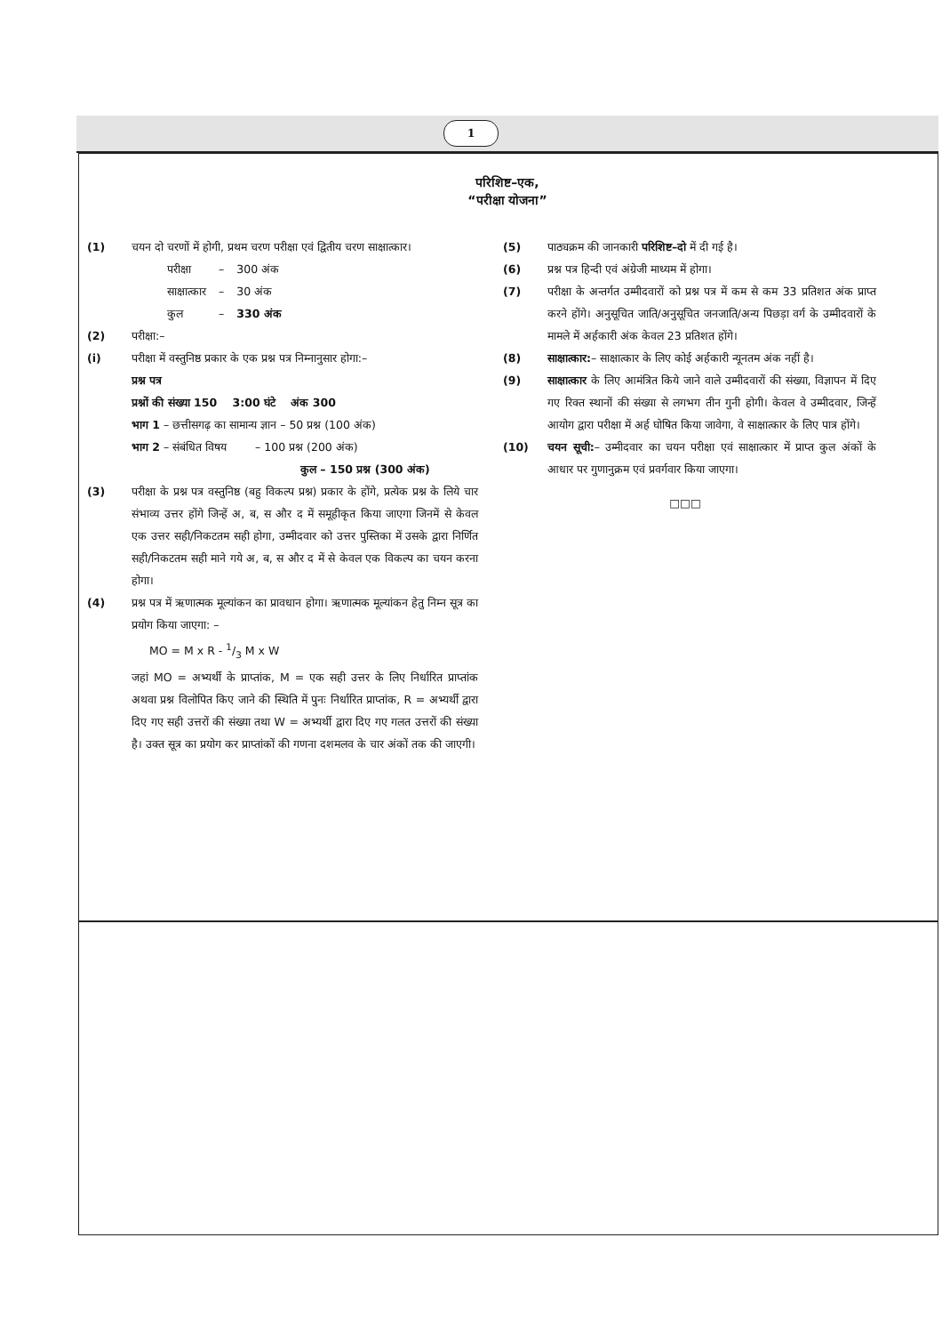1
परिशिष्ट–एक,
“परीक्षा योजना”
(1) चयन दो चरणों में होगी, प्रथम चरण परीक्षा एवं द्वितीय चरण साक्षात्कार।
| परीक्षा | – | 300 अंक |
| साक्षात्कार | – | 30 अंक |
| कुल | – | 330 अंक |
(2) परीक्षा:–
(i) परीक्षा में वस्तुनिष्ठ प्रकार के एक प्रश्न पत्र निम्नानुसार होगा:–
प्रश्न पत्र
प्रश्नों की संख्या 150 3:00 घंटे अंक 300
भाग 1 – छत्तीसगढ़ का सामान्य ज्ञान – 50 प्रश्न (100 अंक)
भाग 2 – संबंधित विषय – 100 प्रश्न (200 अंक)
कुल – 150 प्रश्न (300 अंक)
(3) परीक्षा के प्रश्न पत्र वस्तुनिष्ठ (बहु विकल्प प्रश्न) प्रकार के होंगे, प्रत्येक प्रश्न के लिये चार संभाव्य उत्तर होंगे जिन्हें अ, ब, स और द में समूहीकृत किया जाएगा जिनमें से केवल एक उत्तर सही/निकटतम सही होगा, उम्मीदवार को उत्तर पुस्तिका में उसके द्वारा निर्णित सही/निकटतम सही माने गये अ, ब, स और द में से केवल एक विकल्प का चयन करना होगा।
(4) प्रश्न पत्र में ऋणात्मक मूल्यांकन का प्रावधान होगा। ऋणात्मक मूल्यांकन हेतु निम्न सूत्र का प्रयोग किया जाएगा: –
MO = M x R - 1/3 M x W
जहां MO = अभ्यर्थी के प्राप्तांक, M = एक सही उत्तर के लिए निर्धारित प्राप्तांक अथवा प्रश्न विलोपित किए जाने की स्थिति में पुनः निर्धारित प्राप्तांक, R = अभ्यर्थी द्वारा दिए गए सही उत्तरों की संख्या तथा W = अभ्यर्थी द्वारा दिए गए गलत उत्तरों की संख्या है। उक्त सूत्र का प्रयोग कर प्राप्तांकों की गणना दशमलव के चार अंकों तक की जाएगी।
(5) पाठ्यक्रम की जानकारी परिशिष्ट–दो में दी गई है।
(6) प्रश्न पत्र हिन्दी एवं अंग्रेजी माध्यम में होगा।
(7) परीक्षा के अन्तर्गत उम्मीदवारों को प्रश्न पत्र में कम से कम 33 प्रतिशत अंक प्राप्त करने होंगे। अनुसूचित जाति/अनुसूचित जनजाति/अन्य पिछड़ा वर्ग के उम्मीदवारों के मामले में अर्हकारी अंक केवल 23 प्रतिशत होंगे।
(8) साक्षात्कार:– साक्षात्कार के लिए कोई अर्हकारी न्यूनतम अंक नहीं है।
(9) साक्षात्कार के लिए आमंत्रित किये जाने वाले उम्मीदवारों की संख्या, विज्ञापन में दिए गए रिक्त स्थानों की संख्या से लगभग तीन गुनी होगी। केवल वे उम्मीदवार, जिन्हें आयोग द्वारा परीक्षा में अर्ह घोषित किया जावेगा, वे साक्षात्कार के लिए पात्र होंगे।
(10) चयन सूची:– उम्मीदवार का चयन परीक्षा एवं साक्षात्कार में प्राप्त कुल अंकों के आधार पर गुणानुक्रम एवं प्रवर्गवार किया जाएगा।
□□□